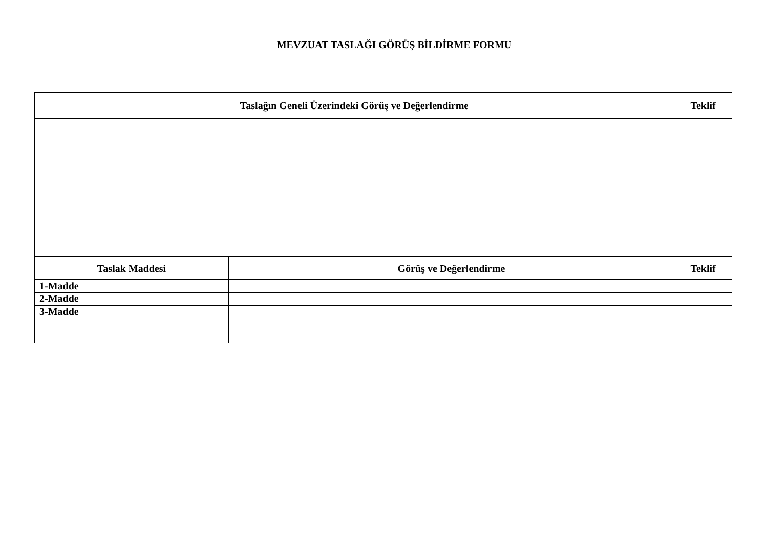MEVZUAT TASLAĞI GÖRÜŞ BİLDİRME FORMU
| Taslağın Geneli Üzerindeki Görüş ve Değerlendirme | | Teklif |
| --- | --- | --- |
| Taslak Maddesi | Görüş ve Değerlendirme | Teklif |
| 1-Madde | | |
| 2-Madde | | |
| 3-Madde | | |